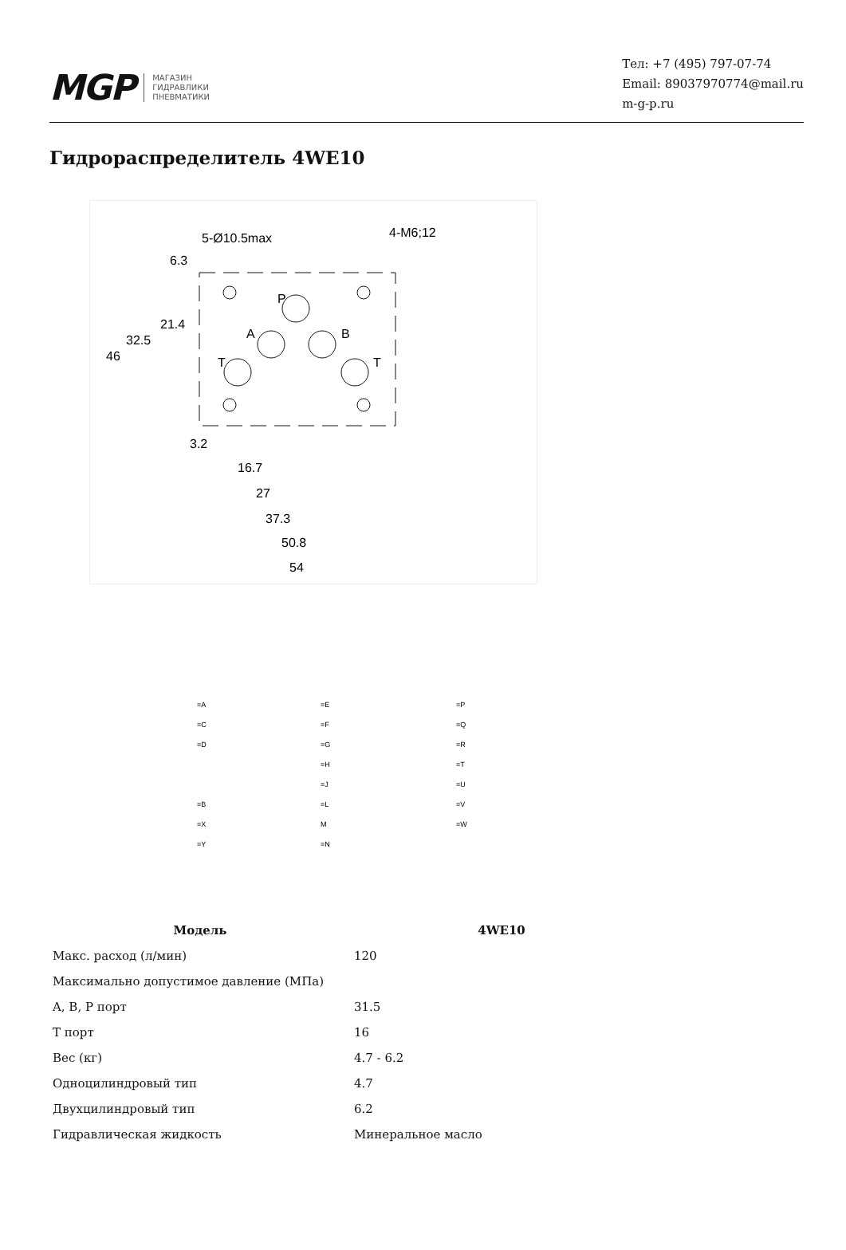MGP МАГАЗИН
ГИДРАВЛИКИ
ПНЕВМАТИКИ
Тел: +7 (495) 797-07-74
Email: 89037970774@mail.ru
m-g-p.ru
Гидрораспределитель 4WE10
5-Ø10.5max
4-M6;12
P
A
B
T
T
46
32.5
21.4
6.3
3.2
16.7
27
37.3
50.8
54
=A
=C
=D
=E
=F
=G
=H
=J
=L
M
=N
=P
=Q
=R
=T
=U
=V
=W
=B
=X
=Y
| Модель | 4WE10 |
| --- | --- |
| Макс. расход (л/мин) | 120 |
| Максимально допустимое давление (МПа) | |
| A, B, P порт | 31.5 |
| T порт | 16 |
| Вес (кг) | 4.7 - 6.2 |
| Одноцилиндровый тип | 4.7 |
| Двухцилиндровый тип | 6.2 |
| Гидравлическая жидкость | Минеральное масло |